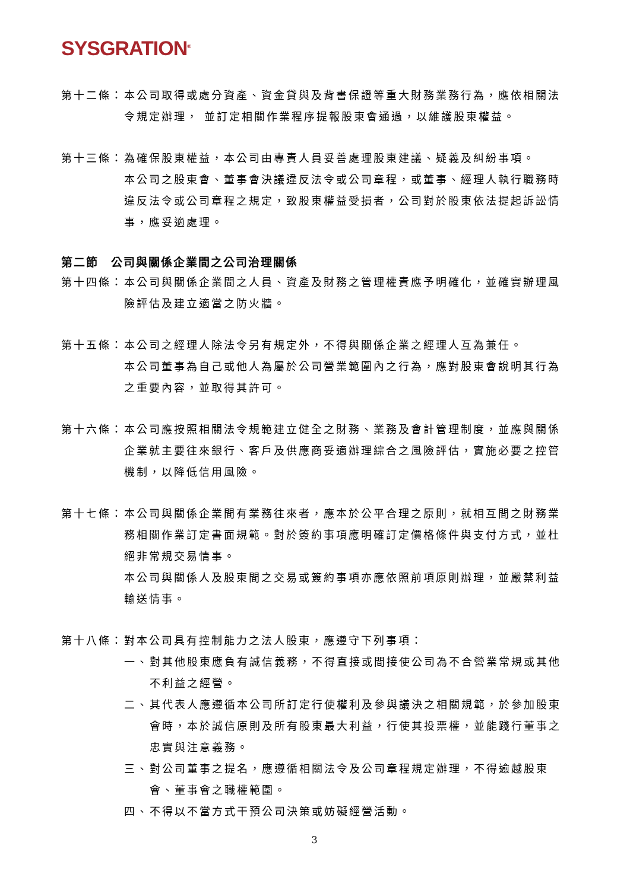SYSGRATION<sup>®</sup>
第十二條： 本公司取得或處分資產、資金貸與及背書保證等重大財務業務行為，應依相關法令規定辦理， 並訂定相關作業程序提報股東會通過，以維護股東權益。
第十三條： 為確保股東權益，本公司由專責人員妥善處理股東建議、疑義及糾紛事項。
本公司之股東會、董事會決議違反法令或公司章程，或董事、經理人執行職務時違反法令或公司章程之規定，致股東權益受損者，公司對於股東依法提起訴訟情事，應妥適處理。
第二節　公司與關係企業間之公司治理關係
第十四條： 本公司與關係企業間之人員、資產及財務之管理權責應予明確化，並確實辦理風險評估及建立適當之防火牆。
第十五條： 本公司之經理人除法令另有規定外，不得與關係企業之經理人互為兼任。
本公司董事為自己或他人為屬於公司營業範圍內之行為，應對股東會說明其行為之重要內容，並取得其許可。
第十六條： 本公司應按照相關法令規範建立健全之財務、業務及會計管理制度，並應與關係企業就主要往來銀行、客戶及供應商妥適辦理綜合之風險評估，實施必要之控管機制，以降低信用風險。
第十七條： 本公司與關係企業間有業務往來者，應本於公平合理之原則，就相互間之財務業務相關作業訂定書面規範。對於簽約事項應明確訂定價格條件與支付方式，並杜絕非常規交易情事。
本公司與關係人及股東間之交易或簽約事項亦應依照前項原則辦理，並嚴禁利益輸送情事。
第十八條： 對本公司具有控制能力之法人股東，應遵守下列事項：
一、 對其他股東應負有誠信義務，不得直接或間接使公司為不合營業常規或其他不利益之經營。
二、 其代表人應遵循本公司所訂定行使權利及參與議決之相關規範，於參加股東會時，本於誠信原則及所有股東最大利益，行使其投票權，並能踐行董事之忠實與注意義務。
三、 對公司董事之提名，應遵循相關法令及公司章程規定辦理，不得逾越股東會、董事會之職權範圍。
四、 不得以不當方式干預公司決策或妨礙經營活動。
3